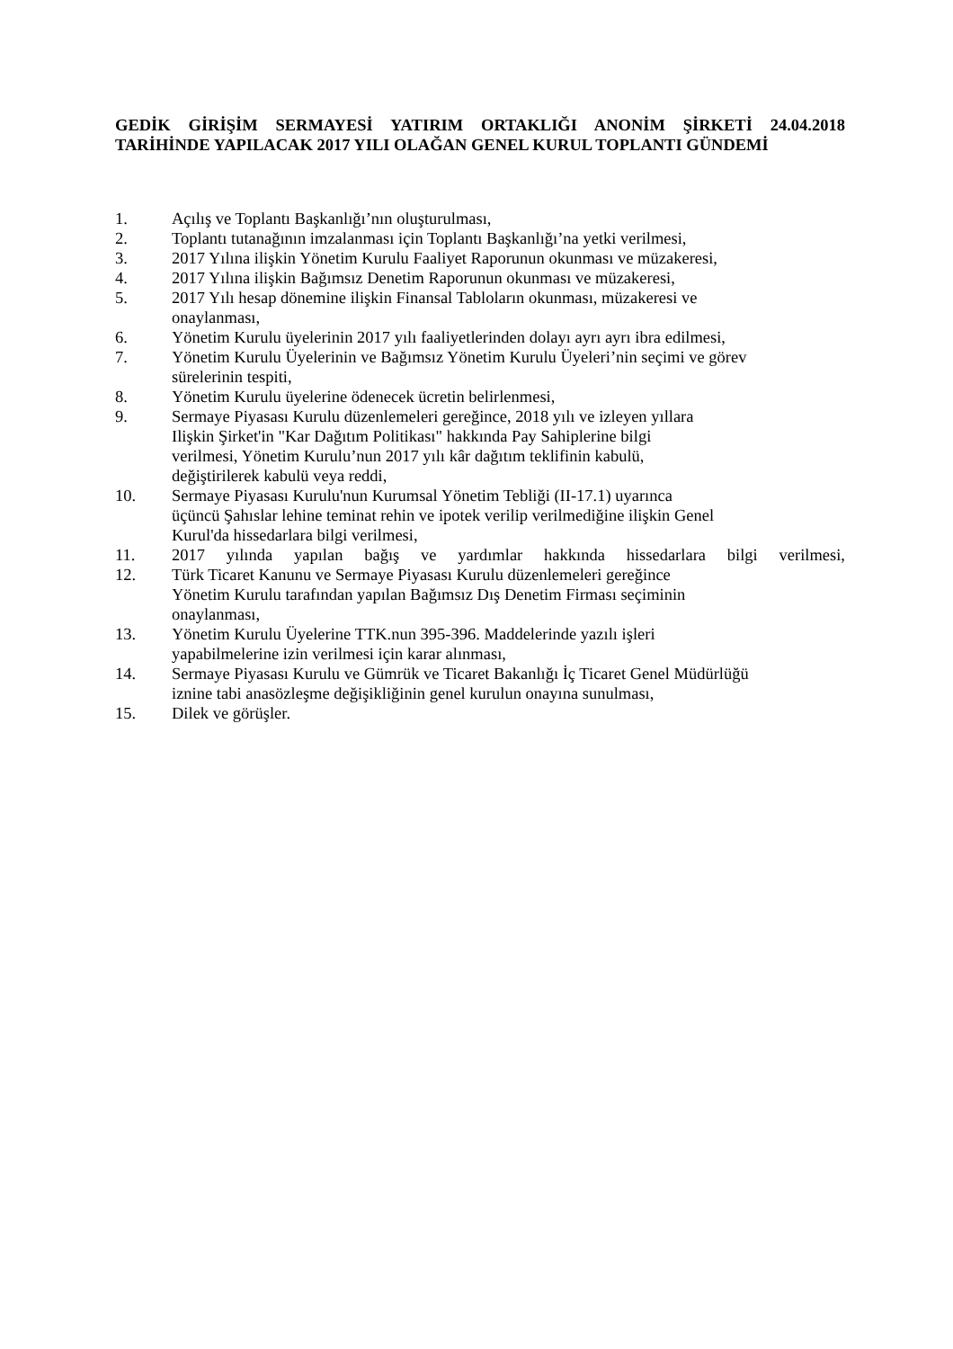GEDİK GİRİŞİM SERMAYESİ YATIRIM ORTAKLIĞI ANONİM ŞİRKETİ 24.04.2018 TARİHİNDE YAPILACAK 2017 YILI OLAĞAN GENEL KURUL TOPLANTI GÜNDEMİ
1. Açılış ve Toplantı Başkanlığı’nın oluşturulması,
2. Toplantı tutanağının imzalanması için Toplantı Başkanlığı’na yetki verilmesi,
3. 2017 Yılına ilişkin Yönetim Kurulu Faaliyet Raporunun okunması ve müzakeresi,
4. 2017 Yılına ilişkin Bağımsız Denetim Raporunun okunması ve müzakeresi,
5. 2017 Yılı hesap dönemine ilişkin Finansal Tabloların okunması, müzakeresi ve
onaylanması,
6. Yönetim Kurulu üyelerinin 2017 yılı faaliyetlerinden dolayı ayrı ayrı ibra edilmesi,
7. Yönetim Kurulu Üyelerinin ve Bağımsız Yönetim Kurulu Üyeleri’nin seçimi ve görev
sürelerinin tespiti,
8. Yönetim Kurulu üyelerine ödenecek ücretin belirlenmesi,
9. Sermaye Piyasası Kurulu düzenlemeleri gereğince, 2018 yılı ve izleyen yıllara
Ilişkin Şirket'in "Kar Dağıtım Politikası" hakkında Pay Sahiplerine bilgi
verilmesi, Yönetim Kurulu’nun 2017 yılı kâr dağıtım teklifinin kabulü,
değiştirilerek kabulü veya reddi,
10. Sermaye Piyasası Kurulu'nun Kurumsal Yönetim Tebliği (II-17.1) uyarınca
üçüncü Şahıslar lehine teminat rehin ve ipotek verilip verilmediğine ilişkin Genel
Kurul'da hissedarlara bilgi verilmesi,
11. 2017 yılında yapılan bağış ve yardımlar hakkında hissedarlara bilgi verilmesi,
12. Türk Ticaret Kanunu ve Sermaye Piyasası Kurulu düzenlemeleri gereğince
Yönetim Kurulu tarafından yapılan Bağımsız Dış Denetim Firması seçiminin
onaylanması,
13. Yönetim Kurulu Üyelerine TTK.nun 395-396. Maddelerinde yazılı işleri
yapabilmelerine izin verilmesi için karar alınması,
14. Sermaye Piyasası Kurulu ve Gümrük ve Ticaret Bakanlığı İç Ticaret Genel Müdürlüğü
iznine tabi anasözleşme değişikliğinin genel kurulun onayına sunulması,
15. Dilek ve görüşler.